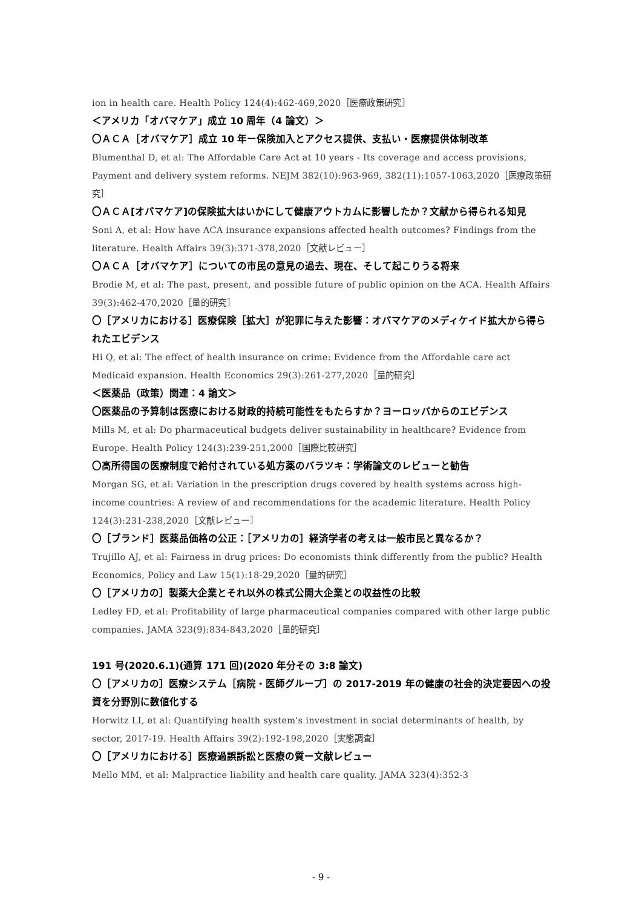ion in health care. Health Policy 124(4):462-469,2020［医療政策研究］
＜アメリカ「オバマケア」成立 10 周年（4 論文）＞
〇ＡＣＡ［オバマケア］成立 10 年ー保険加入とアクセス提供、支払い・医療提供体制改革
Blumenthal D, et al: The Affordable Care Act at 10 years - Its coverage and access provisions, Payment and delivery system reforms. NEJM 382(10):963-969, 382(11):1057-1063,2020［医療政策研究］
〇ＡＣＡ[オバマケア]の保険拡大はいかにして健康アウトカムに影響したか？文献から得られる知見
Soni A, et al: How have ACA insurance expansions affected health outcomes? Findings from the literature. Health Affairs 39(3):371-378,2020［文献レビュー］
〇ＡＣＡ［オバマケア］についての市民の意見の過去、現在、そして起こりうる将来
Brodie M, et al: The past, present, and possible future of public opinion on the ACA. Health Affairs 39(3):462-470,2020［量的研究］
〇［アメリカにおける］医療保険［拡大］が犯罪に与えた影響：オバマケアのメディケイド拡大から得られたエビデンス
Hi Q, et al: The effect of health insurance on crime: Evidence from the Affordable care act Medicaid expansion. Health Economics 29(3):261-277,2020［量的研究］
＜医薬品（政策）関連：4 論文＞
〇医薬品の予算制は医療における財政的持続可能性をもたらすか？ヨーロッパからのエビデンス
Mills M, et al: Do pharmaceutical budgets deliver sustainability in healthcare? Evidence from Europe. Health Policy 124(3):239-251,2000［国際比較研究］
〇高所得国の医療制度で給付されている処方薬のバラツキ：学術論文のレビューと勧告
Morgan SG, et al: Variation in the prescription drugs covered by health systems across high-income countries: A review of and recommendations for the academic literature. Health Policy 124(3):231-238,2020［文献レビュー］
〇［ブランド］医薬品価格の公正：［アメリカの］経済学者の考えは一般市民と異なるか？
Trujillo AJ, et al: Fairness in drug prices: Do economists think differently from the public? Health Economics, Policy and Law 15(1):18-29,2020［量的研究］
〇［アメリカの］製薬大企業とそれ以外の株式公開大企業との収益性の比較
Ledley FD, et al: Profitability of large pharmaceutical companies compared with other large public companies. JAMA 323(9):834-843,2020［量的研究］
191 号(2020.6.1)(通算 171 回)(2020 年分その 3:8 論文)
〇［アメリカの］医療システム［病院・医師グループ］の 2017-2019 年の健康の社会的決定要因への投資を分野別に数値化する
Horwitz LI, et al: Quantifying health system's investment in social determinants of health, by sector, 2017-19. Health Affairs 39(2):192-198,2020［実態調査］
〇［アメリカにおける］医療過誤訴訟と医療の質ー文献レビュー
Mello MM, et al: Malpractice liability and health care quality. JAMA 323(4):352-3
- 9 -